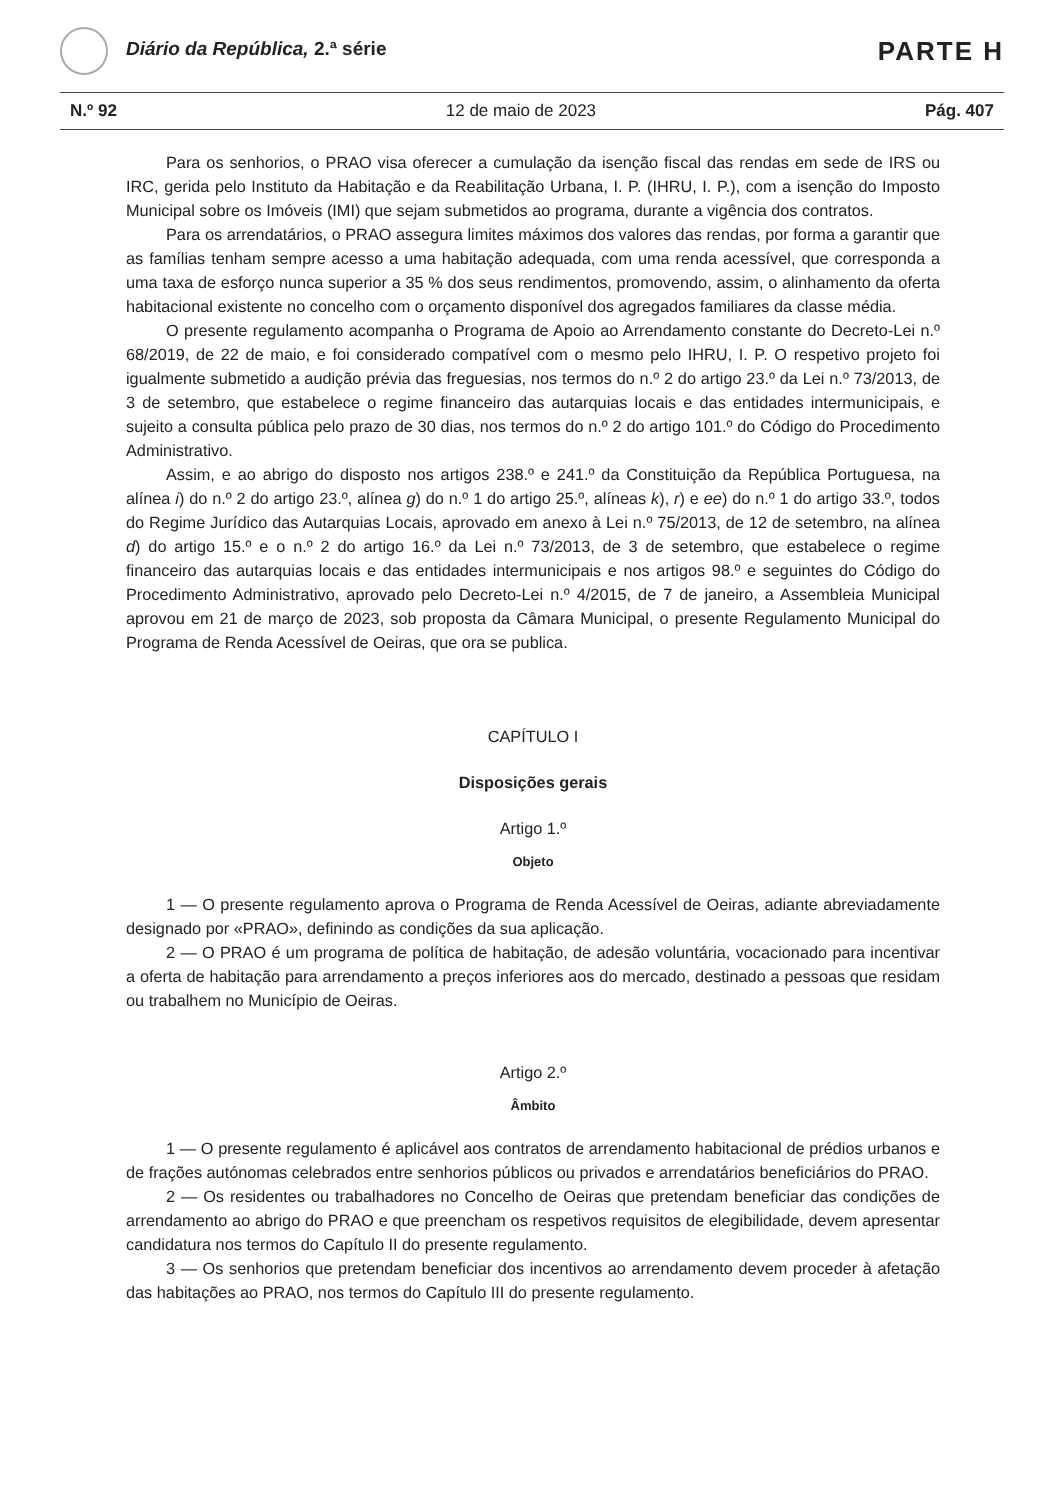Diário da República, 2.ª série
PARTE H
N.º 92 12 de maio de 2023 Pág. 407
Para os senhorios, o PRAO visa oferecer a cumulação da isenção fiscal das rendas em sede de IRS ou IRC, gerida pelo Instituto da Habitação e da Reabilitação Urbana, I. P. (IHRU, I. P.), com a isenção do Imposto Municipal sobre os Imóveis (IMI) que sejam submetidos ao programa, durante a vigência dos contratos.
Para os arrendatários, o PRAO assegura limites máximos dos valores das rendas, por forma a garantir que as famílias tenham sempre acesso a uma habitação adequada, com uma renda acessível, que corresponda a uma taxa de esforço nunca superior a 35 % dos seus rendimentos, promovendo, assim, o alinhamento da oferta habitacional existente no concelho com o orçamento disponível dos agregados familiares da classe média.
O presente regulamento acompanha o Programa de Apoio ao Arrendamento constante do Decreto-Lei n.º 68/2019, de 22 de maio, e foi considerado compatível com o mesmo pelo IHRU, I. P. O respetivo projeto foi igualmente submetido a audição prévia das freguesias, nos termos do n.º 2 do artigo 23.º da Lei n.º 73/2013, de 3 de setembro, que estabelece o regime financeiro das autarquias locais e das entidades intermunicipais, e sujeito a consulta pública pelo prazo de 30 dias, nos termos do n.º 2 do artigo 101.º do Código do Procedimento Administrativo.
Assim, e ao abrigo do disposto nos artigos 238.º e 241.º da Constituição da República Portuguesa, na alínea i) do n.º 2 do artigo 23.º, alínea g) do n.º 1 do artigo 25.º, alíneas k), r) e ee) do n.º 1 do artigo 33.º, todos do Regime Jurídico das Autarquias Locais, aprovado em anexo à Lei n.º 75/2013, de 12 de setembro, na alínea d) do artigo 15.º e o n.º 2 do artigo 16.º da Lei n.º 73/2013, de 3 de setembro, que estabelece o regime financeiro das autarquias locais e das entidades intermunicipais e nos artigos 98.º e seguintes do Código do Procedimento Administrativo, aprovado pelo Decreto-Lei n.º 4/2015, de 7 de janeiro, a Assembleia Municipal aprovou em 21 de março de 2023, sob proposta da Câmara Municipal, o presente Regulamento Municipal do Programa de Renda Acessível de Oeiras, que ora se publica.
CAPÍTULO I
Disposições gerais
Artigo 1.º
Objeto
1 — O presente regulamento aprova o Programa de Renda Acessível de Oeiras, adiante abreviadamente designado por «PRAO», definindo as condições da sua aplicação.
2 — O PRAO é um programa de política de habitação, de adesão voluntária, vocacionado para incentivar a oferta de habitação para arrendamento a preços inferiores aos do mercado, destinado a pessoas que residam ou trabalhem no Município de Oeiras.
Artigo 2.º
Âmbito
1 — O presente regulamento é aplicável aos contratos de arrendamento habitacional de prédios urbanos e de frações autónomas celebrados entre senhorios públicos ou privados e arrendatários beneficiários do PRAO.
2 — Os residentes ou trabalhadores no Concelho de Oeiras que pretendam beneficiar das condições de arrendamento ao abrigo do PRAO e que preencham os respetivos requisitos de elegibilidade, devem apresentar candidatura nos termos do Capítulo II do presente regulamento.
3 — Os senhorios que pretendam beneficiar dos incentivos ao arrendamento devem proceder à afetação das habitações ao PRAO, nos termos do Capítulo III do presente regulamento.